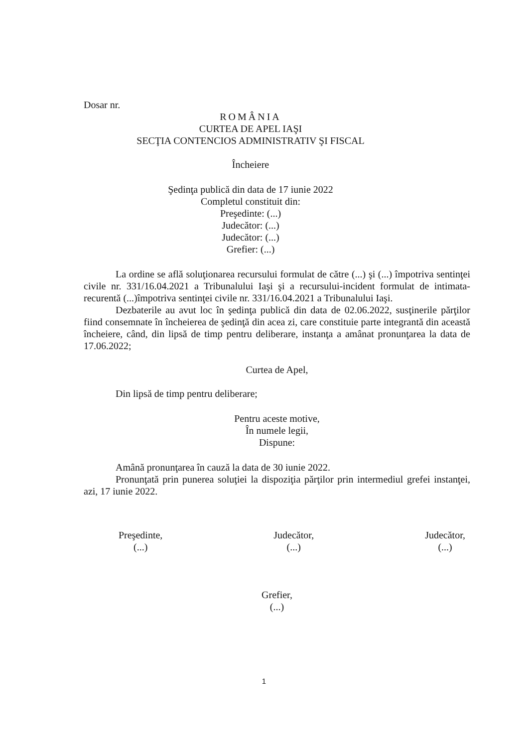Dosar nr.
ROMÂNIA
CURTEA DE APEL IAŞI
SECŢIA CONTENCIOS ADMINISTRATIV ŞI FISCAL
Încheiere
Şedinţa publică din data de 17 iunie 2022
Completul constituit din:
Preşedinte: (...)
Judecător: (...)
Judecător: (...)
Grefier: (...)
La ordine se află soluţionarea recursului formulat de către (...) şi (...) împotriva sentinţei civile nr. 331/16.04.2021 a Tribunalului Iaşi şi a recursului-incident formulat de intimata-recurentă (...)împotriva sentinţei civile nr. 331/16.04.2021 a Tribunalului Iaşi.
Dezbaterile au avut loc în şedinţa publică din data de 02.06.2022, susţinerile părţilor fiind consemnate în încheierea de şedinţă din acea zi, care constituie parte integrantă din această încheiere, când, din lipsă de timp pentru deliberare, instanţa a amânat pronunţarea la data de 17.06.2022;
Curtea de Apel,
Din lipsă de timp pentru deliberare;
Pentru aceste motive,
În numele legii,
Dispune:
Amână pronunţarea în cauză la data de 30 iunie 2022.
Pronunţată prin punerea soluţiei la dispoziţia părţilor prin intermediul grefei instanţei, azi, 17 iunie 2022.
Preşedinte,
(...)
Judecător,
(...)
Judecător,
(...)
Grefier,
(...)
1